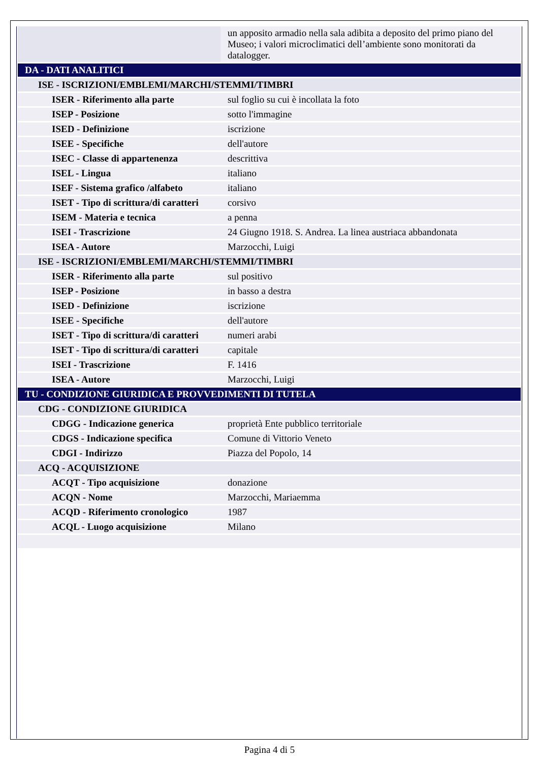| | un apposito armadio nella sala adibita a deposito del primo piano del Museo; i valori microclimatici dell’ambiente sono monitorati da datalogger. |
| DA - DATI ANALITICI | |
| ISE - ISCRIZIONI/EMBLEMI/MARCHI/STEMMI/TIMBRI | |
| ISER - Riferimento alla parte | sul foglio su cui è incollata la foto |
| ISEP - Posizione | sotto l'immagine |
| ISED - Definizione | iscrizione |
| ISEE - Specifiche | dell'autore |
| ISEC - Classe di appartenenza | descrittiva |
| ISEL - Lingua | italiano |
| ISEF - Sistema grafico /alfabeto | italiano |
| ISET - Tipo di scrittura/di caratteri | corsivo |
| ISEM - Materia e tecnica | a penna |
| ISEI - Trascrizione | 24 Giugno 1918. S. Andrea. La linea austriaca abbandonata |
| ISEA - Autore | Marzocchi, Luigi |
| ISE - ISCRIZIONI/EMBLEMI/MARCHI/STEMMI/TIMBRI | |
| ISER - Riferimento alla parte | sul positivo |
| ISEP - Posizione | in basso a destra |
| ISED - Definizione | iscrizione |
| ISEE - Specifiche | dell'autore |
| ISET - Tipo di scrittura/di caratteri | numeri arabi |
| ISET - Tipo di scrittura/di caratteri | capitale |
| ISEI - Trascrizione | F. 1416 |
| ISEA - Autore | Marzocchi, Luigi |
| TU - CONDIZIONE GIURIDICA E PROVVEDIMENTI DI TUTELA | |
| CDG - CONDIZIONE GIURIDICA | |
| CDGG - Indicazione generica | proprietà Ente pubblico territoriale |
| CDGS - Indicazione specifica | Comune di Vittorio Veneto |
| CDGI - Indirizzo | Piazza del Popolo, 14 |
| ACQ - ACQUISIZIONE | |
| ACQT - Tipo acquisizione | donazione |
| ACQN - Nome | Marzocchi, Mariaemma |
| ACQD - Riferimento cronologico | 1987 |
| ACQL - Luogo acquisizione | Milano |
Pagina 4 di 5